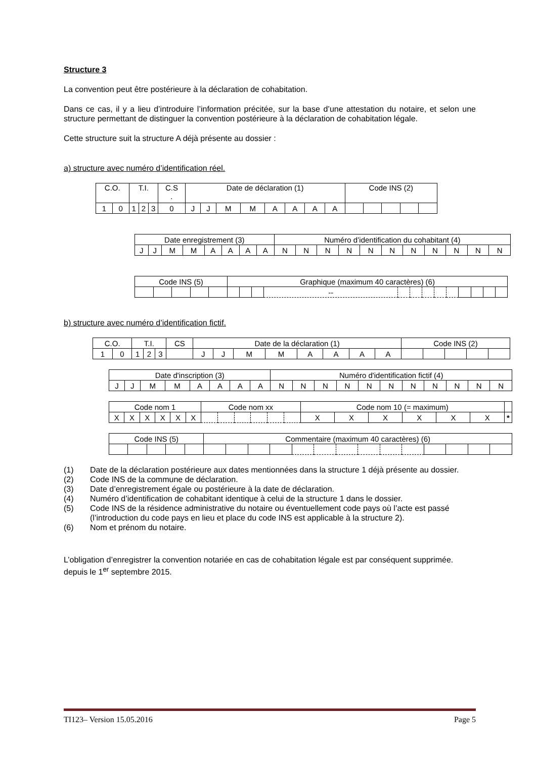Structure 3
La convention peut être postérieure à la déclaration de cohabitation.
Dans ce cas, il y a lieu d’introduire l’information précitée, sur la base d’une attestation du notaire, et selon une structure permettant de distinguer la convention postérieure à la déclaration de cohabitation légale.
Cette structure suit la structure A déjà présente au dossier :
a) structure avec numéro d’identification réel.
| C.O. | | T.I. | | | C.S . | Date de déclaration (1) | | | | | | | | Code INS (2) | | | | |
| 1 | 0 | 1 | 2 | 3 | 0 | J | J | M | M | A | A | A | A | | | | | |
| Date enregistrement (3) | | | | | | | | Numéro d’identification du cohabitant (4) | | | | | | | | | | |
| J | J | M | M | A | A | A | A | N | N | N | N | N | N | N | N | N | N | N |
| Code INS (5) | | | | | Graphique (maximum 40 caractères) (6) | | | | | | | | | | | | |
| | | | | | | | | -- | | | | | | | | | |
b) structure avec numéro d’identification fictif.
| C.O. | | T.I. | | | CS | Date de la déclaration (1) | | | | | | | | Code INS (2) | | | | |
| 1 | 0 | 1 | 2 | 3 | | J | J | M | M | A | A | A | A | | | | | |
| Date d'inscription (3) | | | | | | | | Numéro d'identification fictif (4) | | | | | | | | | | |
| J | J | M | M | A | A | A | A | N | N | N | N | N | N | N | N | N | N | N |
| Code nom 1 | | | | | | Code nom xx | | | | | | Code nom 10 (= maximum) | | | | | | |
| X | X | X | X | X | X | | | | | | | X | X | X | X | X | X | * |
| Code INS (5) | | | | | Commentaire (maximum 40 caractères) (6) | | | | | | | | | | | | | |
(1) Date de la déclaration postérieure aux dates mentionnées dans la structure 1 déjà présente au dossier.
(2) Code INS de la commune de déclaration.
(3) Date d’enregistrement égale ou postérieure à la date de déclaration.
(4) Numéro d’identification de cohabitant identique à celui de la structure 1 dans le dossier.
(5) Code INS de la résidence administrative du notaire ou éventuellement code pays où l’acte est passé (l’introduction du code pays en lieu et place du code INS est applicable à la structure 2).
(6) Nom et prénom du notaire.
L’obligation d’enregistrer la convention notariée en cas de cohabitation légale est par conséquent supprimée. depuis le 1<sup>er</sup> septembre 2015.
TI123– Version 15.05.2016 Page 5